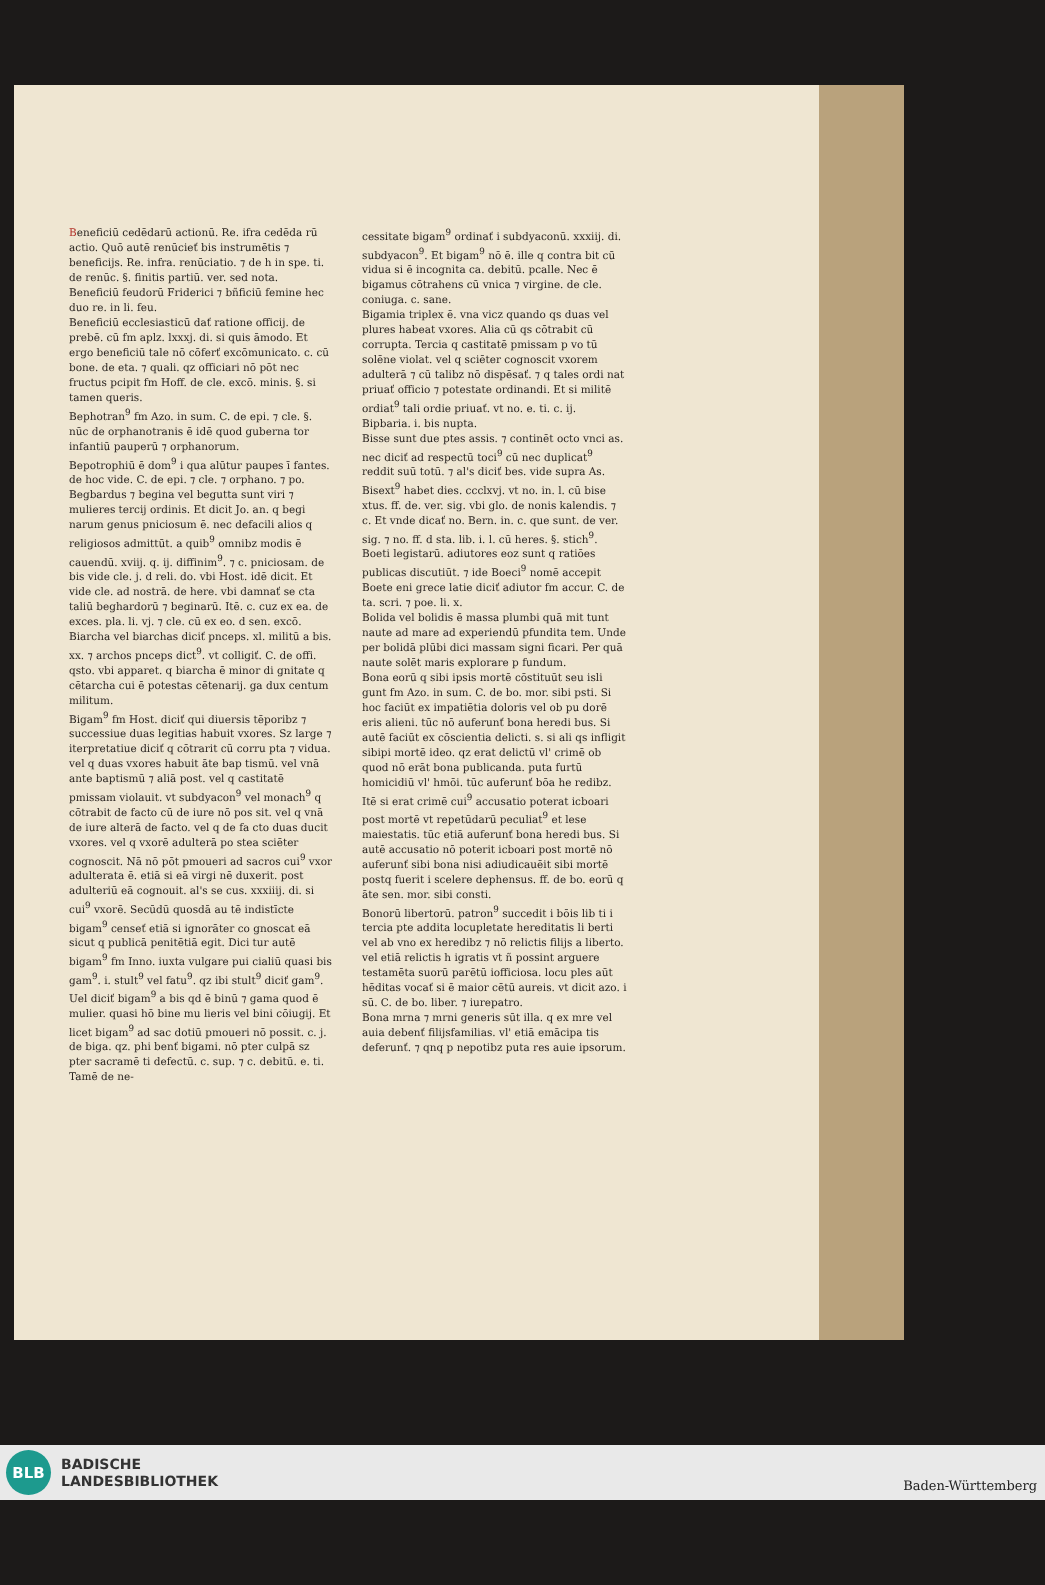Beneficiū cedēdarū actionū. Re. ifra cedēda rū actio. Quō autē renūcieť bis instrumētis ⁊ beneficijs. Re. infra. renūciatio. ⁊ de h in spe. ti. de renūc. §. finitis partiū. ver. sed nota.
Beneficiū feudorū Friderici ⁊ bñficiū femine hec duo re. in li. feu.
Beneficiū ecclesiasticū dať ratione officij. de prebē. cū fm aplz. lxxxj. di. si quis āmodo. Et ergo beneficiū tale nō cōferť excōmunicato. c. cū bone. de eta. ⁊ quali. qz officiari nō pōt nec fructus pcipit fm Hoff. de cle. excō. minis. §. si tamen queris.
Bephotran<sup>9</sup> fm Azo. in sum. C. de epi. ⁊ cle. §. nūc de orphanotranis ē idē quod guberna tor infantiū pauperū ⁊ orphanorum.
Bepotrophiū ē dom<sup>9</sup> i qua alūtur paupes ī fantes. de hoc vide. C. de epi. ⁊ cle. ⁊ orphano. ⁊ po.
Begbardus ⁊ begina vel begutta sunt viri ⁊ mulieres tercij ordinis. Et dicit Jo. an. q begi narum genus pniciosum ē. nec defacili alios q religiosos admittūt. a quib<sup>9</sup> omnibz modis ē cauendū. xviij. q. ij. diffinim<sup>9</sup>. ⁊ c. pniciosam. de bis vide cle. j. d reli. do. vbi Host. idē dicit. Et vide cle. ad nostrā. de here. vbi damnať se cta taliū beghardorū ⁊ beginarū. Itē. c. cuz ex ea. de exces. pla. li. vj. ⁊ cle. cū ex eo. d sen. excō.
Biarcha vel biarchas diciť pnceps. xl. militū a bis. xx. ⁊ archos pnceps dict<sup>9</sup>. vt colligiť. C. de offi. qsto. vbi apparet. q biarcha ē minor di gnitate q cētarcha cui ē potestas cētenarij. ga dux centum militum.
Bigam<sup>9</sup> fm Host. diciť qui diuersis tēporibz ⁊ successiue duas legitias habuit vxores. Sz large ⁊ iterpretatiue diciť q cōtrarit cū corru pta ⁊ vidua. vel q duas vxores habuit āte bap tismū. vel vnā ante baptismū ⁊ aliā post. vel q castitatē pmissam violauit. vt subdyacon<sup>9</sup> vel monach<sup>9</sup> q cōtrabit de facto cū de iure nō pos sit. vel q vnā de iure alterā de facto. vel q de fa cto duas ducit vxores. vel q vxorē adulterā po stea sciēter cognoscit. Nā nō pōt pmoueri ad sacros cui<sup>9</sup> vxor adulterata ē. etiā si eā virgi nē duxerit. post adulteriū eā cognouit. al's se cus. xxxiiij. di. si cui<sup>9</sup> vxorē. Secūdū quosdā au tē indistīcte bigam<sup>9</sup> censeť etiā si ignorāter co gnoscat eā sicut q publicā penitētiā egit. Dici tur autē bigam<sup>9</sup> fm Inno. iuxta vulgare pui cialiū quasi bis gam<sup>9</sup>. i. stult<sup>9</sup> vel fatu<sup>9</sup>. qz ibi stult<sup>9</sup> diciť gam<sup>9</sup>. Uel diciť bigam<sup>9</sup> a bis qd ē binū ⁊ gama quod ē mulier. quasi hō bine mu lieris vel bini cōiugij. Et licet bigam<sup>9</sup> ad sac dotiū pmoueri nō possit. c. j. de biga. qz. phi benť bigami. nō pter culpā sz pter sacramē ti defectū. c. sup. ⁊ c. debitū. e. ti. Tamē de ne-
cessitate bigam<sup>9</sup> ordinať i subdyaconū. xxxiij. di. subdyacon<sup>9</sup>. Et bigam<sup>9</sup> nō ē. ille q contra bit cū vidua si ē incognita ca. debitū. pcalle. Nec ē bigamus cōtrahens cū vnica ⁊ virgine. de cle. coniuga. c. sane.
Bigamia triplex ē. vna vicz quando qs duas vel plures habeat vxores. Alia cū qs cōtrabit cū corrupta. Tercia q castitatē pmissam p vo tū solēne violat. vel q sciēter cognoscit vxorem adulterā ⁊ cū talibz nō dispēsať. ⁊ q tales ordi nat priuať officio ⁊ potestate ordinandi. Et si militē ordiat<sup>9</sup> tali ordie priuať. vt no. e. ti. c. ij.
Bipbaria. i. bis nupta.
Bisse sunt due ptes assis. ⁊ continēt octo vnci as. nec diciť ad respectū toci<sup>9</sup> cū nec duplicat<sup>9</sup> reddit suū totū. ⁊ al's diciť bes. vide supra As.
Bisext<sup>9</sup> habet dies. ccclxvj. vt no. in. l. cū bise xtus. ff. de. ver. sig. vbi glo. de nonis kalendis. ⁊ c. Et vnde dicať no. Bern. in. c. que sunt. de ver. sig. ⁊ no. ff. d sta. lib. i. l. cū heres. §. stich<sup>9</sup>.
Boeti legistarū. adiutores eoz sunt q ratiōes publicas discutiūt. ⁊ ide Boeci<sup>9</sup> nomē accepit Boete eni grece latie diciť adiutor fm accur. C. de ta. scri. ⁊ poe. li. x.
Bolida vel bolidis ē massa plumbi quā mit tunt naute ad mare ad experiendū pfundita tem. Unde per bolidā plūbi dici massam signi ficari. Per quā naute solēt maris explorare p fundum.
Bona eorū q sibi ipsis mortē cōstituūt seu isli gunt fm Azo. in sum. C. de bo. mor. sibi psti. Si hoc faciūt ex impatiētia doloris vel ob pu dorē eris alieni. tūc nō auferunť bona heredi bus. Si autē faciūt ex cōscientia delicti. s. si ali qs infligit sibipi mortē ideo. qz erat delictū vl' crimē ob quod nō erāt bona publicanda. puta furtū homicidiū vl' hmōi. tūc auferunť bōa he redibz. Itē si erat crimē cui<sup>9</sup> accusatio poterat icboari post mortē vt repetūdarū peculiat<sup>9</sup> et lese maiestatis. tūc etiā auferunť bona heredi bus. Si autē accusatio nō poterit icboari post mortē nō auferunť sibi bona nisi adiudicauēit sibi mortē postq fuerit i scelere dephensus. ff. de bo. eorū q āte sen. mor. sibi consti.
Bonorū libertorū. patron<sup>9</sup> succedit i bōis lib ti i tercia pte addita locupletate hereditatis li berti vel ab vno ex heredibz ⁊ nō relictis filijs a liberto. vel etiā relictis h igratis vt ñ possint arguere testamēta suorū parētū iofficiosa. locu ples aūt hēditas vocať si ē maior cētū aureis. vt dicit azo. i sū. C. de bo. liber. ⁊ iurepatro.
Bona mrna ⁊ mrni generis sūt illa. q ex mre vel auia debenť filijsfamilias. vl' etiā emācipa tis deferunť. ⁊ qnq p nepotibz puta res auie ipsorum.
BLB
BADISCHE
LANDESBIBLIOTHEK
Baden-Württemberg